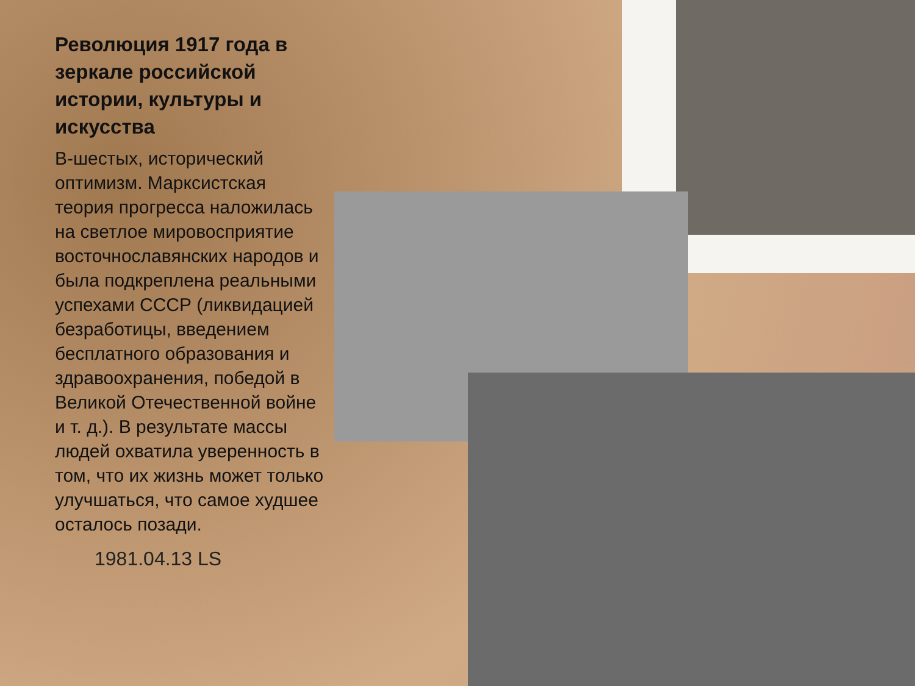Революция 1917 года в зеркале российской истории, культуры и искусства
В-шестых, исторический оптимизм. Марксистская теория прогресса наложилась на светлое мировосприятие восточнославянских народов и была подкреплена реальными успехами СССР (ликвидацией безработицы, введением бесплатного образования и здравоохранения, победой в Великой Отечественной войне и т. д.). В результате массы людей охватила уверенность в том, что их жизнь может только улучшаться, что самое худшее осталось позади.
1981.04.13 LS